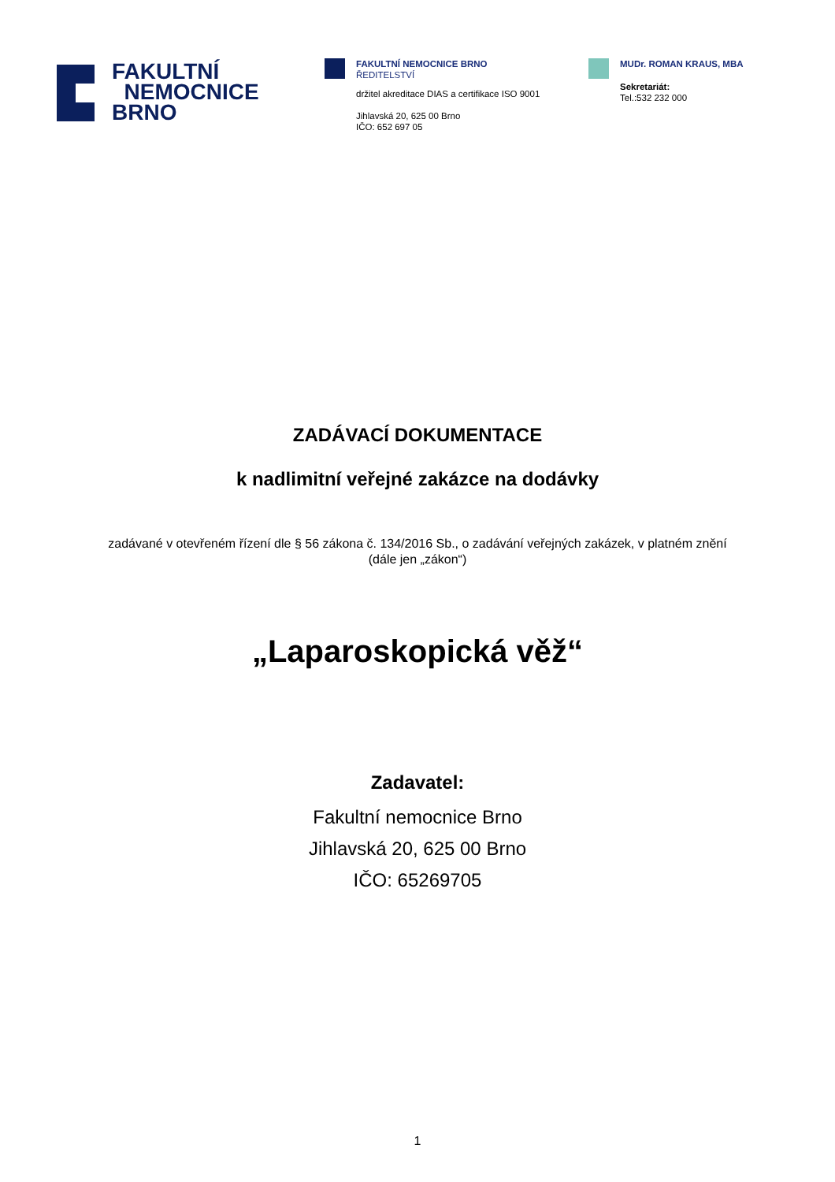FAKULTNÍ
NEMOCNICE
BRNO
FAKULTNÍ NEMOCNICE BRNO
ŘEDITELSTVÍ
držitel akreditace DIAS a certifikace ISO 9001
Jihlavská 20, 625 00 Brno
IČO: 652 697 05
MUDr. ROMAN KRAUS, MBA
Sekretariát:
Tel.:532 232 000
ZADÁVACÍ DOKUMENTACE
k nadlimitní veřejné zakázce na dodávky
zadávané v otevřeném řízení dle § 56 zákona č. 134/2016 Sb., o zadávání veřejných zakázek, v platném znění
(dále jen „zákon“)
„Laparoskopická věž“
Zadavatel:
Fakultní nemocnice Brno
Jihlavská 20, 625 00 Brno
IČO: 65269705
1